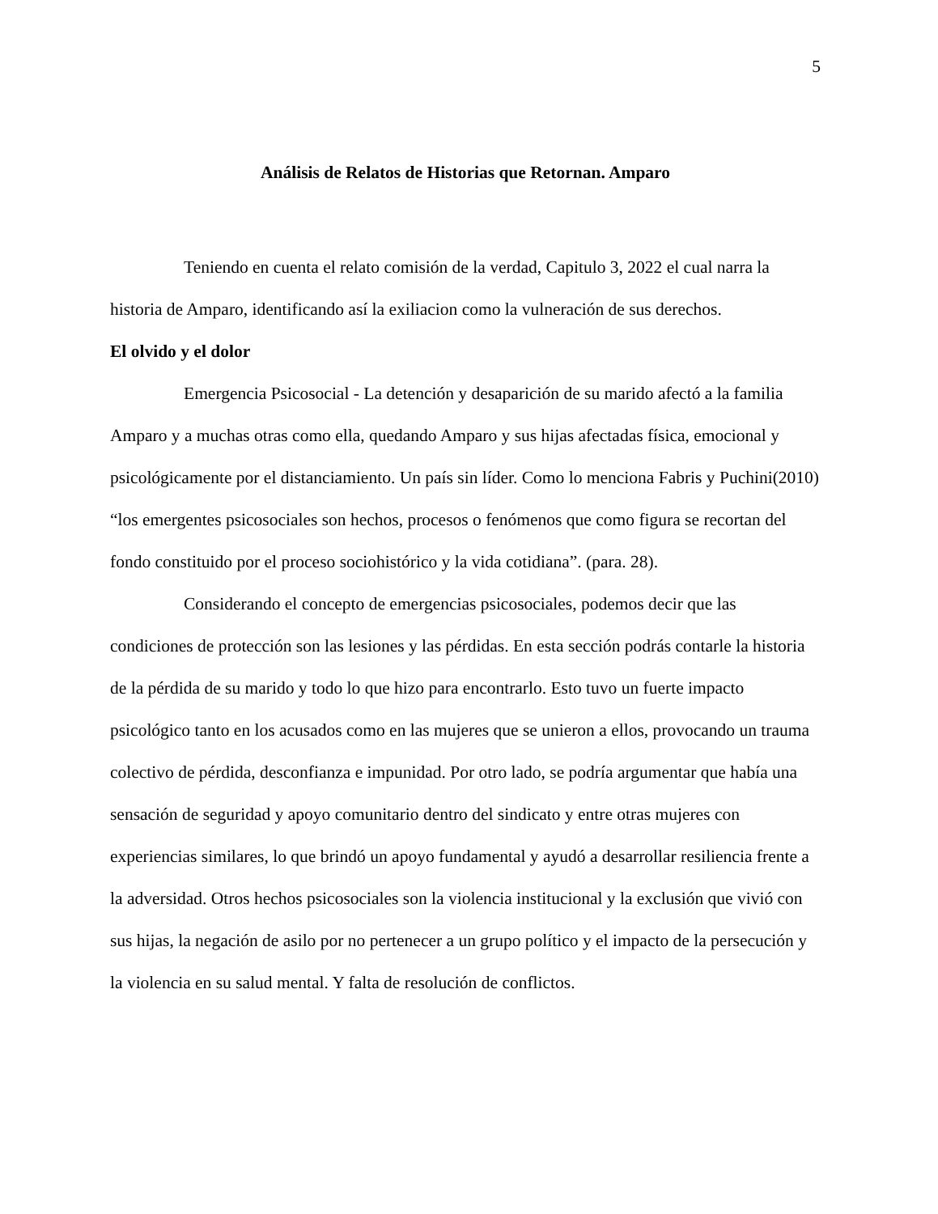5
Análisis de Relatos de Historias que Retornan. Amparo
Teniendo en cuenta el relato comisión de la verdad, Capitulo 3, 2022 el cual narra la historia de Amparo, identificando así la exiliacion como la vulneración de sus derechos.
El olvido y el dolor
Emergencia Psicosocial - La detención y desaparición de su marido afectó a la familia Amparo y a muchas otras como ella, quedando Amparo y sus hijas afectadas física, emocional y psicológicamente por el distanciamiento. Un país sin líder. Como lo menciona Fabris y Puchini(2010) “los emergentes psicosociales son hechos, procesos o fenómenos que como figura se recortan del fondo constituido por el proceso sociohistórico y la vida cotidiana”. (para. 28).
Considerando el concepto de emergencias psicosociales, podemos decir que las condiciones de protección son las lesiones y las pérdidas. En esta sección podrás contarle la historia de la pérdida de su marido y todo lo que hizo para encontrarlo. Esto tuvo un fuerte impacto psicológico tanto en los acusados como en las mujeres que se unieron a ellos, provocando un trauma colectivo de pérdida, desconfianza e impunidad. Por otro lado, se podría argumentar que había una sensación de seguridad y apoyo comunitario dentro del sindicato y entre otras mujeres con experiencias similares, lo que brindó un apoyo fundamental y ayudó a desarrollar resiliencia frente a la adversidad. Otros hechos psicosociales son la violencia institucional y la exclusión que vivió con sus hijas, la negación de asilo por no pertenecer a un grupo político y el impacto de la persecución y la violencia en su salud mental. Y falta de resolución de conflictos.